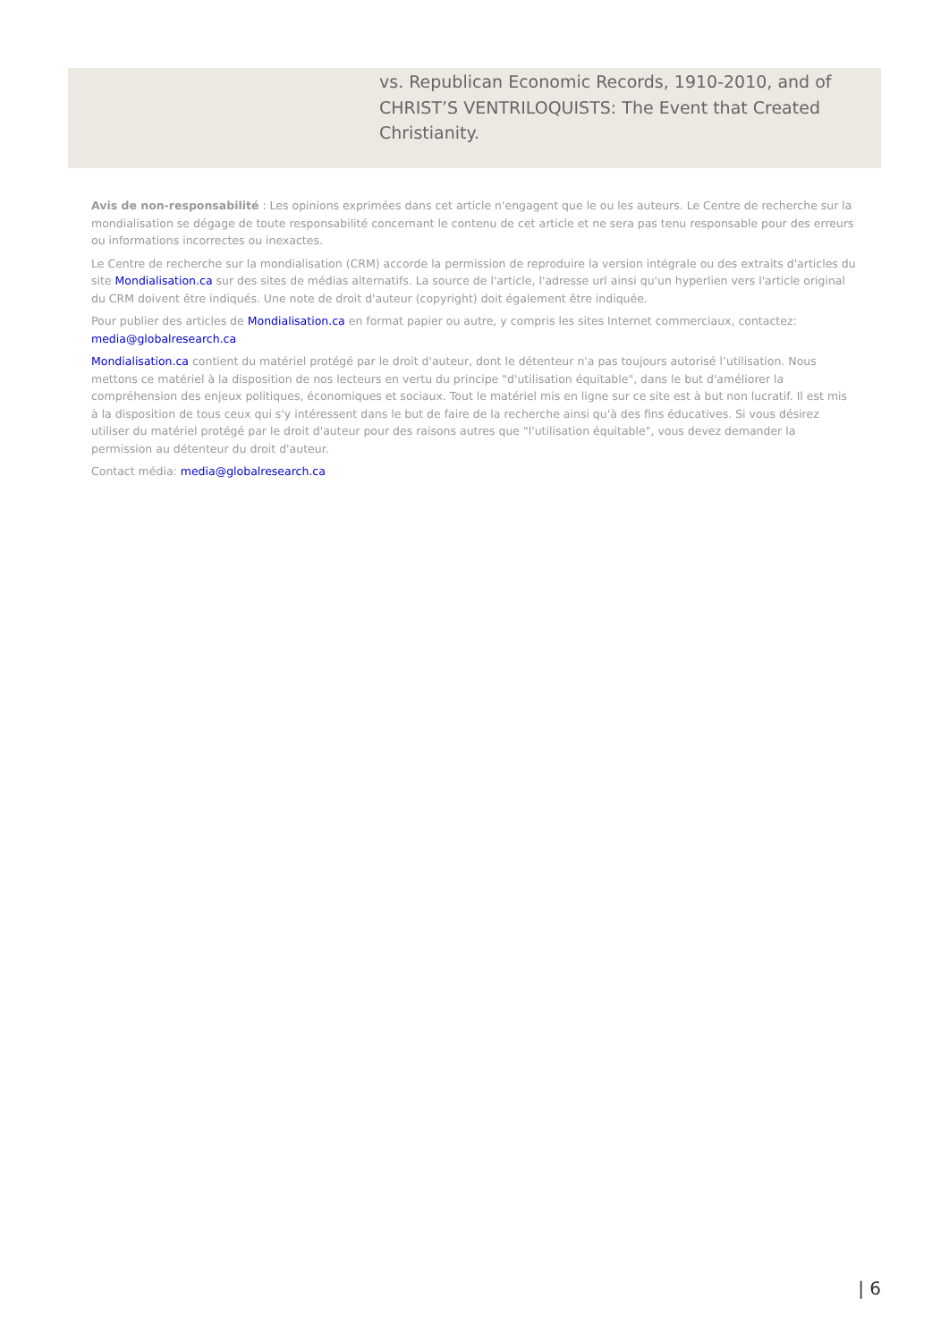vs. Republican Economic Records, 1910-2010, and of CHRIST’S VENTRILOQUISTS: The Event that Created Christianity.
Avis de non-responsabilité : Les opinions exprimées dans cet article n'engagent que le ou les auteurs. Le Centre de recherche sur la mondialisation se dégage de toute responsabilité concernant le contenu de cet article et ne sera pas tenu responsable pour des erreurs ou informations incorrectes ou inexactes.
Le Centre de recherche sur la mondialisation (CRM) accorde la permission de reproduire la version intégrale ou des extraits d'articles du site Mondialisation.ca sur des sites de médias alternatifs. La source de l'article, l'adresse url ainsi qu'un hyperlien vers l'article original du CRM doivent être indiqués. Une note de droit d'auteur (copyright) doit également être indiquée.
Pour publier des articles de Mondialisation.ca en format papier ou autre, y compris les sites Internet commerciaux, contactez: media@globalresearch.ca
Mondialisation.ca contient du matériel protégé par le droit d'auteur, dont le détenteur n'a pas toujours autorisé l’utilisation. Nous mettons ce matériel à la disposition de nos lecteurs en vertu du principe "d'utilisation équitable", dans le but d'améliorer la compréhension des enjeux politiques, économiques et sociaux. Tout le matériel mis en ligne sur ce site est à but non lucratif. Il est mis à la disposition de tous ceux qui s'y intéressent dans le but de faire de la recherche ainsi qu'à des fins éducatives. Si vous désirez utiliser du matériel protégé par le droit d'auteur pour des raisons autres que "l'utilisation équitable", vous devez demander la permission au détenteur du droit d'auteur.
Contact média: media@globalresearch.ca
| 6